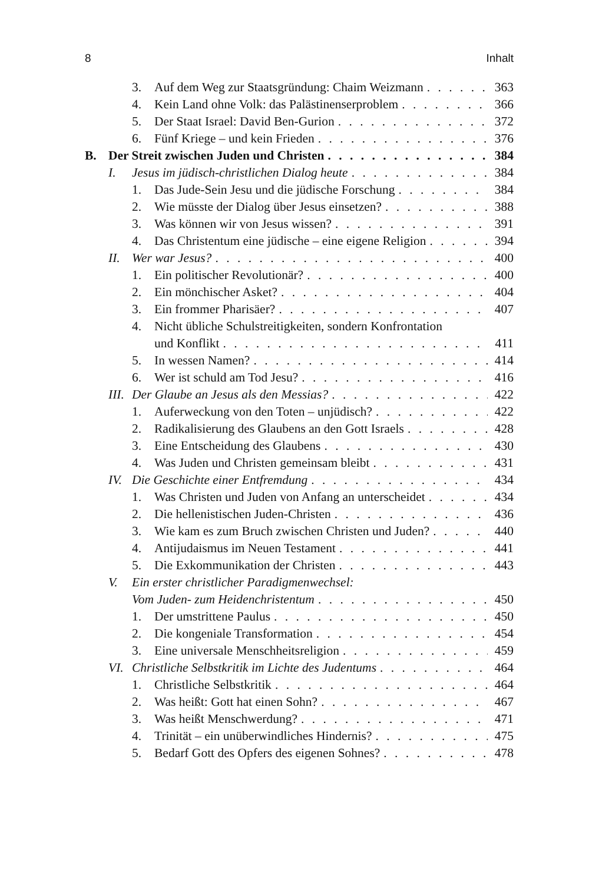8 Inhalt
3. Auf dem Weg zur Staatsgründung: Chaim Weizmann 363
4. Kein Land ohne Volk: das Palästinenserproblem 366
5. Der Staat Israel: David Ben-Gurion 372
6. Fünf Kriege – und kein Frieden 376
B. Der Streit zwischen Juden und Christen 384
I. Jesus im jüdisch-christlichen Dialog heute 384
1. Das Jude-Sein Jesu und die jüdische Forschung 384
2. Wie müsste der Dialog über Jesus einsetzen? 388
3. Was können wir von Jesus wissen? 391
4. Das Christentum eine jüdische – eine eigene Religion 394
II. Wer war Jesus? 400
1. Ein politischer Revolutionär? 400
2. Ein mönchischer Asket? 404
3. Ein frommer Pharisäer? 407
4. Nicht übliche Schulstreitigkeiten, sondern Konfrontation
und Konflikt 411
5. In wessen Namen? 414
6. Wer ist schuld am Tod Jesu? 416
III. Der Glaube an Jesus als den Messias? 422
1. Auferweckung von den Toten – unjüdisch? 422
2. Radikalisierung des Glaubens an den Gott Israels 428
3. Eine Entscheidung des Glaubens 430
4. Was Juden und Christen gemeinsam bleibt 431
IV. Die Geschichte einer Entfremdung 434
1. Was Christen und Juden von Anfang an unterscheidet 434
2. Die hellenistischen Juden-Christen 436
3. Wie kam es zum Bruch zwischen Christen und Juden? 440
4. Antijudaismus im Neuen Testament 441
5. Die Exkommunikation der Christen 443
V. Ein erster christlicher Paradigmenwechsel:
Vom Juden- zum Heidenchristentum 450
1. Der umstrittene Paulus 450
2. Die kongeniale Transformation 454
3. Eine universale Menschheitsreligion 459
VI. Christliche Selbstkritik im Lichte des Judentums 464
1. Christliche Selbstkritik 464
2. Was heißt: Gott hat einen Sohn? 467
3. Was heißt Menschwerdung? 471
4. Trinität – ein unüberwindliches Hindernis? 475
5. Bedarf Gott des Opfers des eigenen Sohnes? 478